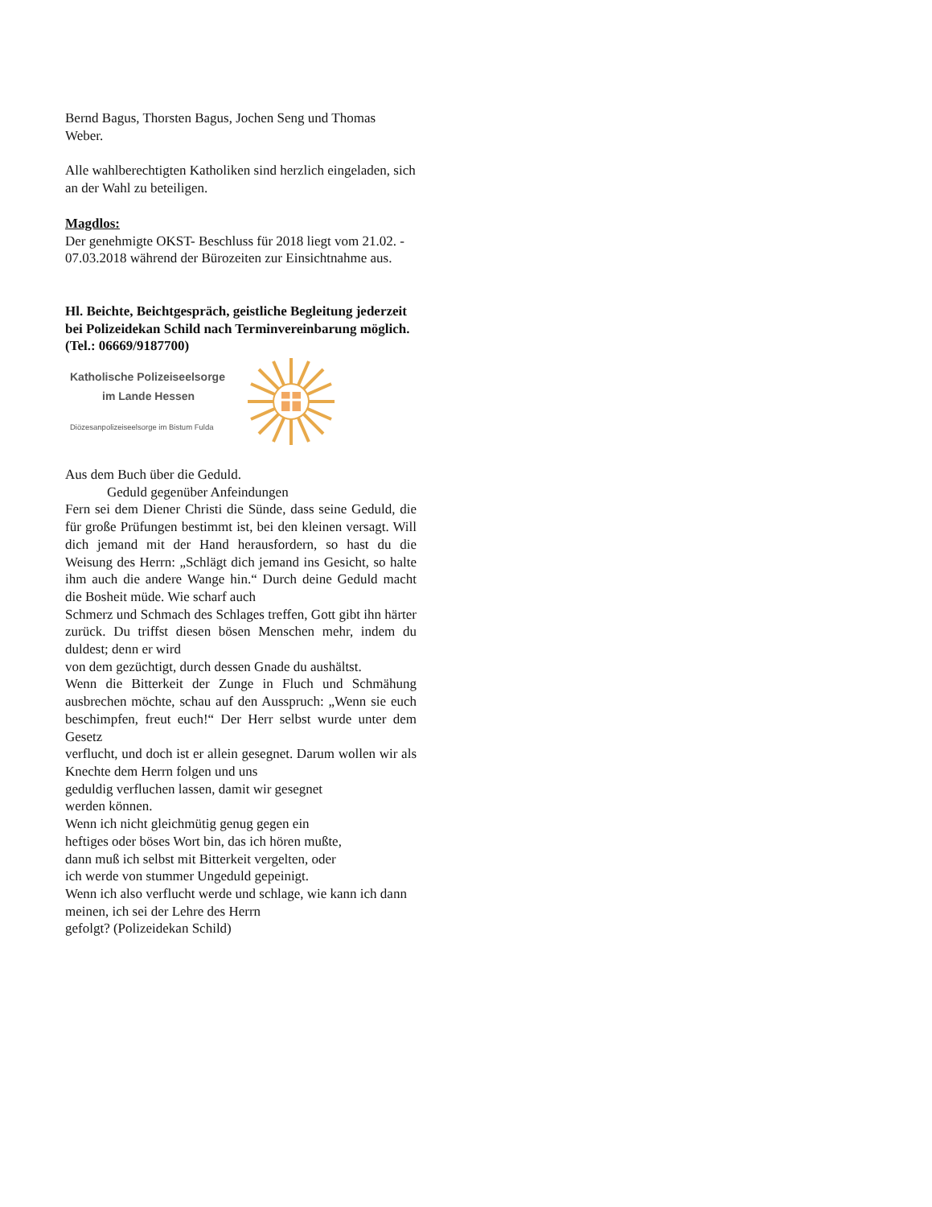Bernd Bagus, Thorsten Bagus, Jochen Seng und Thomas Weber.
Alle wahlberechtigten Katholiken sind herzlich eingeladen, sich an der Wahl zu beteiligen.
Magdlos:
Der genehmigte OKST- Beschluss für 2018 liegt vom 21.02. - 07.03.2018 während der Bürozeiten zur Einsichtnahme aus.
Hl. Beichte, Beichtgespräch, geistliche Begleitung jederzeit bei Polizeidekan Schild nach Terminvereinbarung möglich. (Tel.: 06669/9187700)
Katholische Polizeiseelsorge
im Lande Hessen
Diözesanpolizeiseelsorge im Bistum Fulda
Aus dem Buch über die Geduld.
Geduld gegenüber Anfeindungen
Fern sei dem Diener Christi die Sünde, dass seine Geduld, die für große Prüfungen bestimmt ist, bei den kleinen versagt. Will dich jemand mit der Hand herausfordern, so hast du die Weisung des Herrn: „Schlägt dich jemand ins Gesicht, so halte ihm auch die andere Wange hin.“ Durch deine Geduld macht die Bosheit müde. Wie scharf auch
Schmerz und Schmach des Schlages treffen, Gott gibt ihn härter zurück. Du triffst diesen bösen Menschen mehr, indem du duldest; denn er wird
von dem gezüchtigt, durch dessen Gnade du aushältst.
Wenn die Bitterkeit der Zunge in Fluch und Schmähung ausbrechen möchte, schau auf den Ausspruch: „Wenn sie euch beschimpfen, freut euch!“ Der Herr selbst wurde unter dem Gesetz
verflucht, und doch ist er allein gesegnet. Darum wollen wir als Knechte dem Herrn folgen und uns
geduldig verfluchen lassen, damit wir gesegnet
werden können.
Wenn ich nicht gleichmütig genug gegen ein
heftiges oder böses Wort bin, das ich hören mußte,
dann muß ich selbst mit Bitterkeit vergelten, oder
ich werde von stummer Ungeduld gepeinigt.
Wenn ich also verflucht werde und schlage, wie kann ich dann meinen, ich sei der Lehre des Herrn
gefolgt? (Polizeidekan Schild)